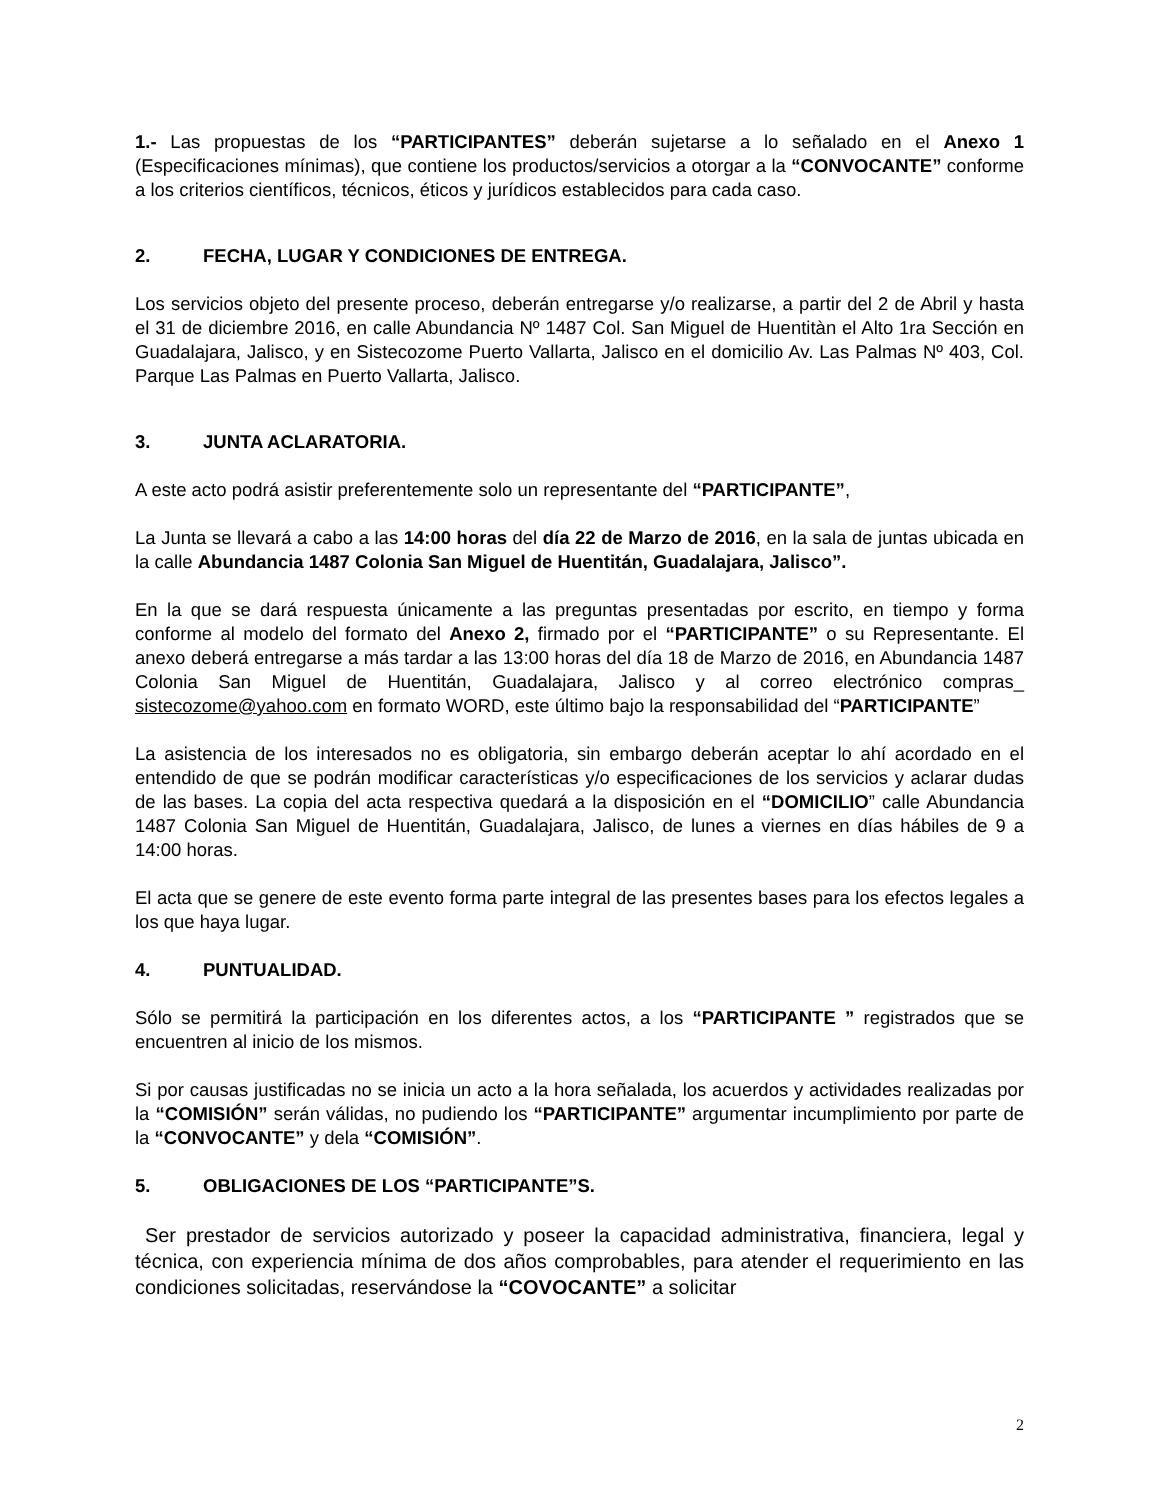1.- Las propuestas de los “PARTICIPANTES” deberán sujetarse a lo señalado en el Anexo 1 (Especificaciones mínimas), que contiene los productos/servicios a otorgar a la “CONVOCANTE” conforme a los criterios científicos, técnicos, éticos y jurídicos establecidos para cada caso.
2. FECHA, LUGAR Y CONDICIONES DE ENTREGA.
Los servicios objeto del presente proceso, deberán entregarse y/o realizarse, a partir del 2 de Abril y hasta el 31 de diciembre 2016, en calle Abundancia Nº 1487 Col. San Miguel de Huentitàn el Alto 1ra Sección en Guadalajara, Jalisco, y en Sistecozome Puerto Vallarta, Jalisco en el domicilio Av. Las Palmas Nº 403, Col. Parque Las Palmas en Puerto Vallarta, Jalisco.
3. JUNTA ACLARATORIA.
A este acto podrá asistir preferentemente solo un representante del “PARTICIPANTE”,
La Junta se llevará a cabo a las 14:00 horas del día 22 de Marzo de 2016, en la sala de juntas ubicada en la calle Abundancia 1487 Colonia San Miguel de Huentitán, Guadalajara, Jalisco”.
En la que se dará respuesta únicamente a las preguntas presentadas por escrito, en tiempo y forma conforme al modelo del formato del Anexo 2, firmado por el “PARTICIPANTE” o su Representante. El anexo deberá entregarse a más tardar a las 13:00 horas del día 18 de Marzo de 2016, en Abundancia 1487 Colonia San Miguel de Huentitán, Guadalajara, Jalisco y al correo electrónico compras_ sistecozome@yahoo.com en formato WORD, este último bajo la responsabilidad del “PARTICIPANTE”
La asistencia de los interesados no es obligatoria, sin embargo deberán aceptar lo ahí acordado en el entendido de que se podrán modificar características y/o especificaciones de los servicios y aclarar dudas de las bases. La copia del acta respectiva quedará a la disposición en el “DOMICILIO” calle Abundancia 1487 Colonia San Miguel de Huentitán, Guadalajara, Jalisco, de lunes a viernes en días hábiles de 9 a 14:00 horas.
El acta que se genere de este evento forma parte integral de las presentes bases para los efectos legales a los que haya lugar.
4. PUNTUALIDAD.
Sólo se permitirá la participación en los diferentes actos, a los “PARTICIPANTE ” registrados que se encuentren al inicio de los mismos.
Si por causas justificadas no se inicia un acto a la hora señalada, los acuerdos y actividades realizadas por la “COMISIÓN” serán válidas, no pudiendo los “PARTICIPANTE” argumentar incumplimiento por parte de la “CONVOCANTE” y dela “COMISIÓN”.
5. OBLIGACIONES DE LOS “PARTICIPANTE”S.
Ser prestador de servicios autorizado y poseer la capacidad administrativa, financiera, legal y técnica, con experiencia mínima de dos años comprobables, para atender el requerimiento en las condiciones solicitadas, reservándose la “COVOCANTE” a solicitar
2